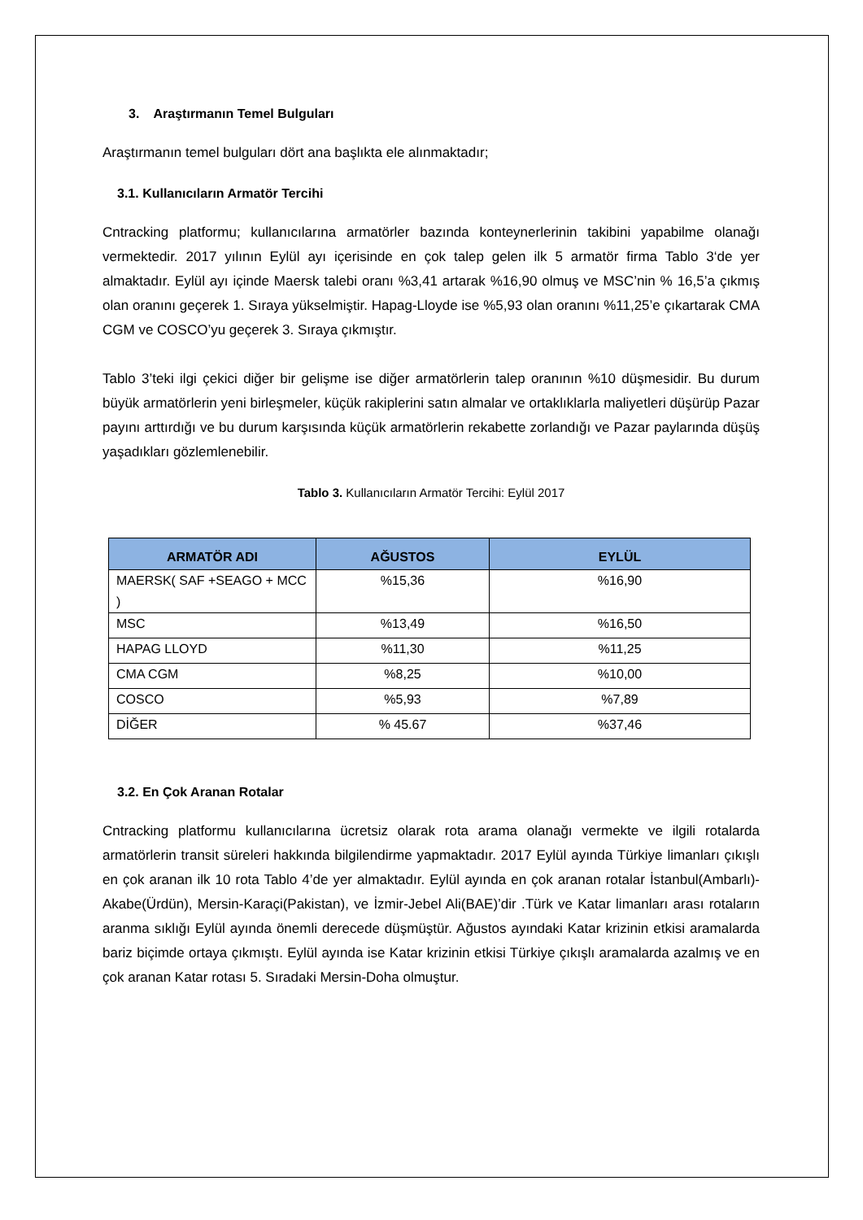3. Araştırmanın Temel Bulguları
Araştırmanın temel bulguları dört ana başlıkta ele alınmaktadır;
3.1. Kullanıcıların Armatör Tercihi
Cntracking platformu; kullanıcılarına armatörler bazında konteynerlerinin takibini yapabilme olanağı vermektedir. 2017 yılının Eylül ayı içerisinde en çok talep gelen ilk 5 armatör firma Tablo 3‘de yer almaktadır. Eylül ayı içinde Maersk talebi oranı %3,41 artarak %16,90 olmuş ve MSC’nin % 16,5’a çıkmış olan oranını geçerek 1. Sıraya yükselmiştir. Hapag-Lloyde ise %5,93 olan oranını %11,25’e çıkartarak CMA CGM ve COSCO’yu geçerek 3. Sıraya çıkmıştır.
Tablo 3’teki ilgi çekici diğer bir gelişme ise diğer armatörlerin talep oranının %10 düşmesidir. Bu durum büyük armatörlerin yeni birleşmeler, küçük rakiplerini satın almalar ve ortaklıklarla maliyetleri düşürüp Pazar payını arttırdığı ve bu durum karşısında küçük armatörlerin rekabette zorlandığı ve Pazar paylarında düşüş yaşadıkları gözlemlenebilir.
Tablo 3. Kullanıcıların Armatör Tercihi: Eylül 2017
| ARMATÖR ADI | AĞUSTOS | EYLÜL |
| --- | --- | --- |
| MAERSK( SAF +SEAGO + MCC ) | %15,36 | %16,90 |
| MSC | %13,49 | %16,50 |
| HAPAG LLOYD | %11,30 | %11,25 |
| CMA CGM | %8,25 | %10,00 |
| COSCO | %5,93 | %7,89 |
| DİĞER | % 45.67 | %37,46 |
3.2. En Çok Aranan Rotalar
Cntracking platformu kullanıcılarına ücretsiz olarak rota arama olanağı vermekte ve ilgili rotalarda armatörlerin transit süreleri hakkında bilgilendirme yapmaktadır. 2017 Eylül ayında Türkiye limanları çıkışlı en çok aranan ilk 10 rota Tablo 4’de yer almaktadır. Eylül ayında en çok aranan rotalar İstanbul(Ambarlı)-Akabe(Ürdün), Mersin-Karaçi(Pakistan), ve İzmir-Jebel Ali(BAE)’dir .Türk ve Katar limanları arası rotaların aranma sıklığı Eylül ayında önemli derecede düşmüştür. Ağustos ayındaki Katar krizinin etkisi aramalarda bariz biçimde ortaya çıkmıştı. Eylül ayında ise Katar krizinin etkisi Türkiye çıkışlı aramalarda azalmış ve en çok aranan Katar rotası 5. Sıradaki Mersin-Doha olmuştur.